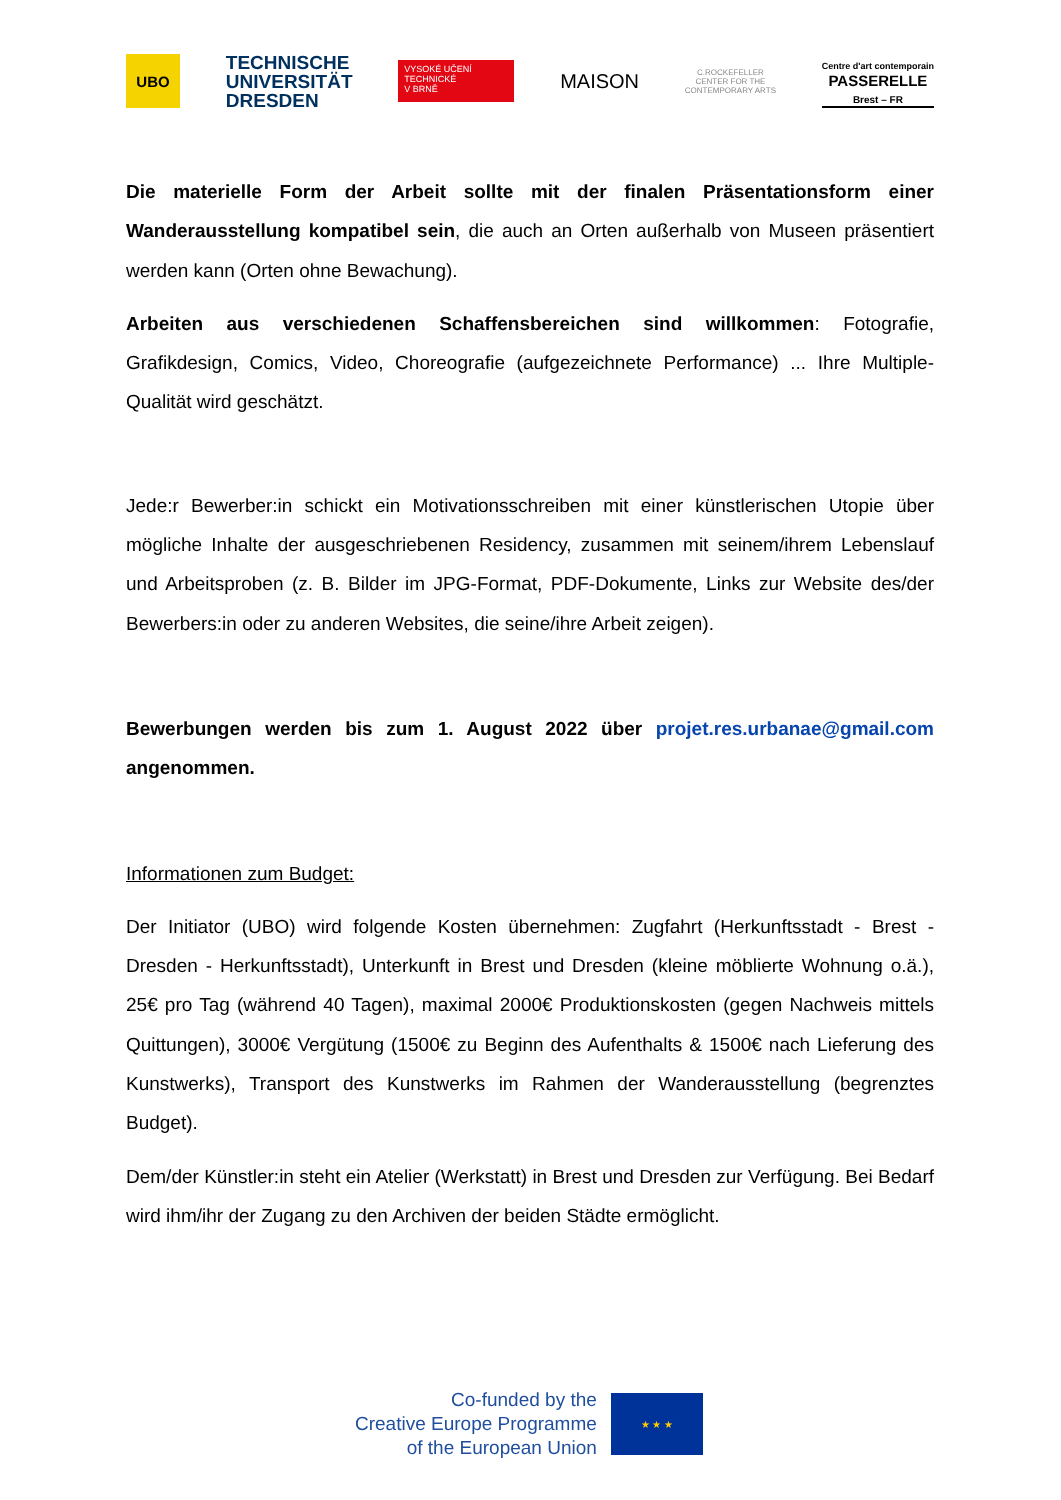UBO
TECHNISCHE
UNIVERSITÄT
DRESDEN
VYSOKÉ UČENÍ
TECHNICKÉ
V BRNĚ
MAISON
C.ROCKEFELLER
CENTER FOR THE
CONTEMPORARY ARTS
Centre d'art contemporain
PASSERELLE
Brest – FR
Die materielle Form der Arbeit sollte mit der finalen Präsentationsform einer Wanderausstellung kompatibel sein, die auch an Orten außerhalb von Museen präsentiert werden kann (Orten ohne Bewachung).
Arbeiten aus verschiedenen Schaffensbereichen sind willkommen: Fotografie, Grafikdesign, Comics, Video, Choreografie (aufgezeichnete Performance) ... Ihre Multiple-Qualität wird geschätzt.
Jede:r Bewerber:in schickt ein Motivationsschreiben mit einer künstlerischen Utopie über mögliche Inhalte der ausgeschriebenen Residency, zusammen mit seinem/ihrem Lebenslauf und Arbeitsproben (z. B. Bilder im JPG-Format, PDF-Dokumente, Links zur Website des/der Bewerbers:in oder zu anderen Websites, die seine/ihre Arbeit zeigen).
Bewerbungen werden bis zum 1. August 2022 über projet.res.urbanae@gmail.com angenommen.
Informationen zum Budget:
Der Initiator (UBO) wird folgende Kosten übernehmen: Zugfahrt (Herkunftsstadt - Brest - Dresden - Herkunftsstadt), Unterkunft in Brest und Dresden (kleine möblierte Wohnung o.ä.), 25€ pro Tag (während 40 Tagen), maximal 2000€ Produktionskosten (gegen Nachweis mittels Quittungen), 3000€ Vergütung (1500€ zu Beginn des Aufenthalts & 1500€ nach Lieferung des Kunstwerks), Transport des Kunstwerks im Rahmen der Wanderausstellung (begrenztes Budget).
Dem/der Künstler:in steht ein Atelier (Werkstatt) in Brest und Dresden zur Verfügung. Bei Bedarf wird ihm/ihr der Zugang zu den Archiven der beiden Städte ermöglicht.
Co-funded by the
Creative Europe Programme
of the European Union
★ ★ ★